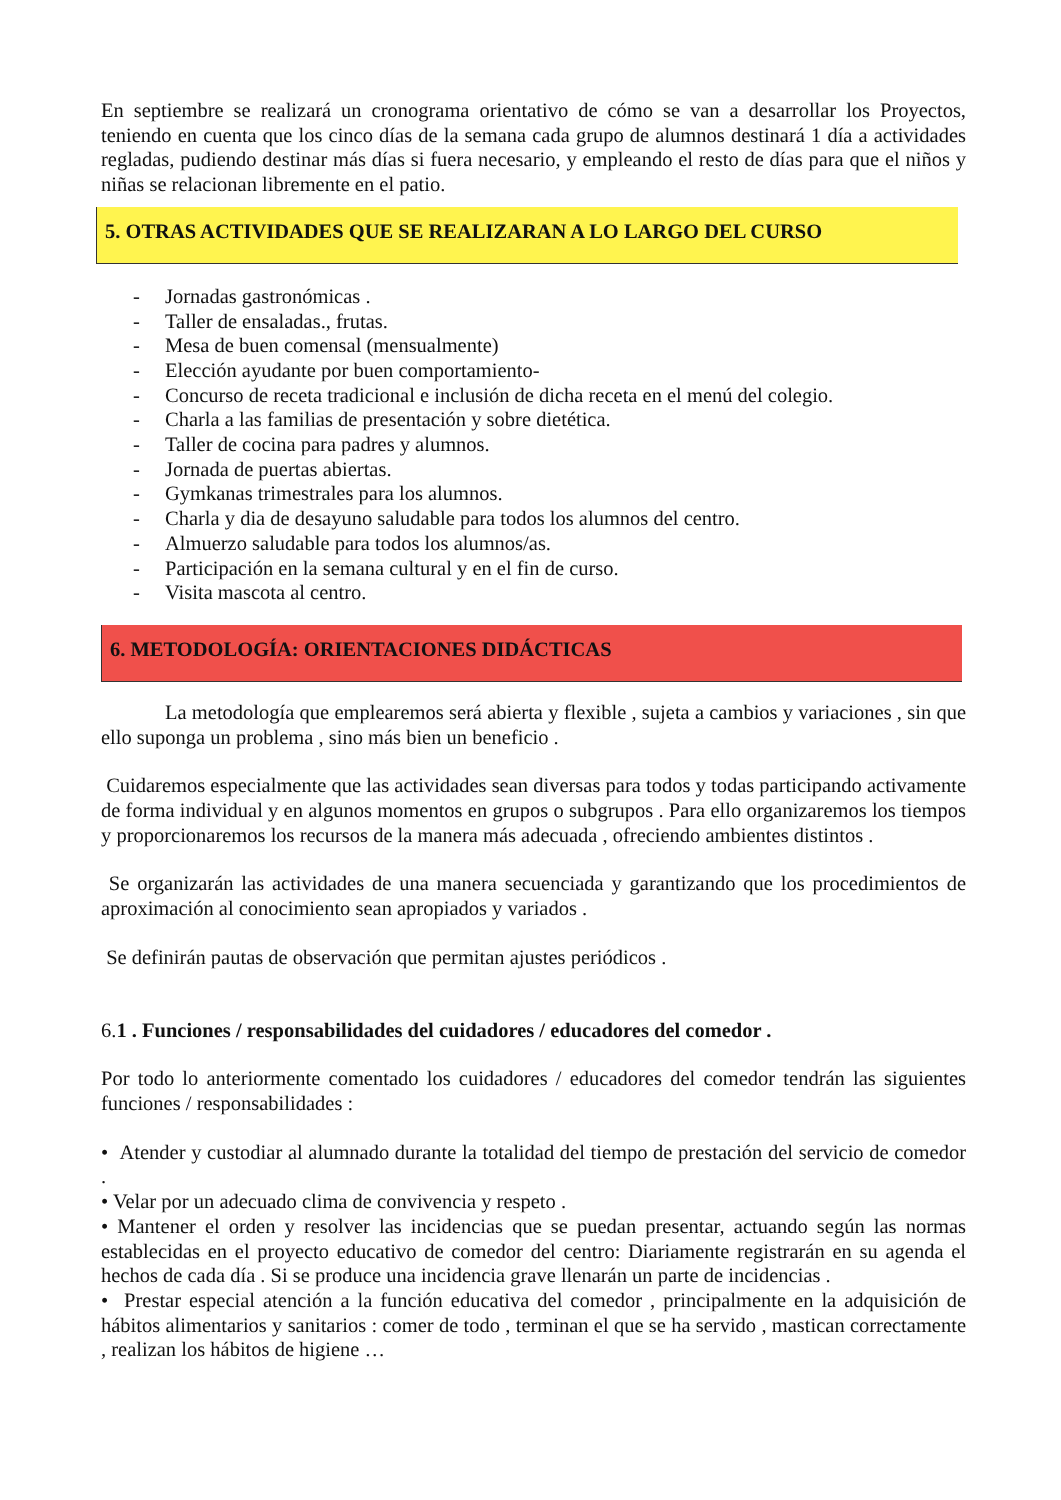En septiembre se realizará un cronograma orientativo de cómo se van a desarrollar los Proyectos, teniendo en cuenta que los cinco días de la semana cada grupo de alumnos destinará 1 día a actividades regladas, pudiendo destinar más días si fuera necesario, y empleando el resto de días para que el niños y niñas se relacionan libremente en el patio.
5. OTRAS ACTIVIDADES QUE SE REALIZARAN A LO LARGO DEL CURSO
- Jornadas gastronómicas .
- Taller de ensaladas., frutas.
- Mesa de buen comensal (mensualmente)
- Elección ayudante por buen comportamiento-
- Concurso de receta tradicional e inclusión de dicha receta en el menú del colegio.
- Charla a las familias de presentación y sobre dietética.
- Taller de cocina para padres y alumnos.
- Jornada de puertas abiertas.
- Gymkanas trimestrales para los alumnos.
- Charla y dia de desayuno saludable para todos los alumnos del centro.
- Almuerzo saludable para todos los alumnos/as.
- Participación en la semana cultural y en el fin de curso.
- Visita mascota al centro.
6. METODOLOGÍA: ORIENTACIONES DIDÁCTICAS
La metodología que emplearemos será abierta y flexible , sujeta a cambios y variaciones , sin que ello suponga un problema , sino más bien un beneficio .
Cuidaremos especialmente que las actividades sean diversas para todos y todas participando activamente de forma individual y en algunos momentos en grupos o subgrupos . Para ello organizaremos los tiempos y proporcionaremos los recursos de la manera más adecuada , ofreciendo ambientes distintos .
Se organizarán las actividades de una manera secuenciada y garantizando que los procedimientos de aproximación al conocimiento sean apropiados y variados .
Se definirán pautas de observación que permitan ajustes periódicos .
6.1 . Funciones / responsabilidades del cuidadores / educadores del comedor .
Por todo lo anteriormente comentado los cuidadores / educadores del comedor tendrán las siguientes funciones / responsabilidades :
• Atender y custodiar al alumnado durante la totalidad del tiempo de prestación del servicio de comedor .
• Velar por un adecuado clima de convivencia y respeto .
• Mantener el orden y resolver las incidencias que se puedan presentar, actuando según las normas establecidas en el proyecto educativo de comedor del centro: Diariamente registrarán en su agenda el hechos de cada día . Si se produce una incidencia grave llenarán un parte de incidencias .
• Prestar especial atención a la función educativa del comedor , principalmente en la adquisición de hábitos alimentarios y sanitarios : comer de todo , terminan el que se ha servido , mastican correctamente , realizan los hábitos de higiene …